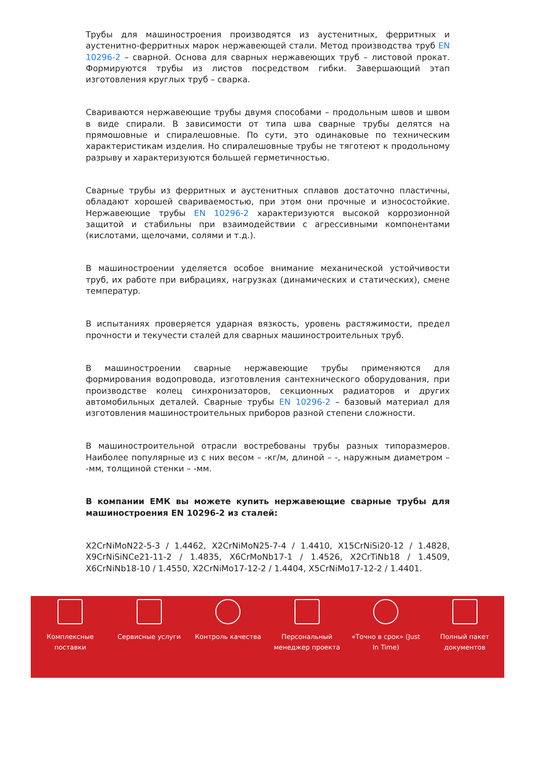Трубы для машиностроения производятся из аустенитных, ферритных и аустенитно-ферритных марок нержавеющей стали. Метод производства труб EN 10296-2 – сварной. Основа для сварных нержавеющих труб – листовой прокат. Формируются трубы из листов посредством гибки. Завершающий этап изготовления круглых труб – сварка.
Свариваются нержавеющие трубы двумя способами – продольным швов и швом в виде спирали. В зависимости от типа шва сварные трубы делятся на прямошовные и спиралешовные. По сути, это одинаковые по техническим характеристикам изделия. Но спиралешовные трубы не тяготеют к продольному разрыву и характеризуются большей герметичностью.
Сварные трубы из ферритных и аустенитных сплавов достаточно пластичны, обладают хорошей свариваемостью, при этом они прочные и износостойкие. Нержавеющие трубы EN 10296-2 характеризуются высокой коррозионной защитой и стабильны при взаимодействии с агрессивными компонентами (кислотами, щелочами, солями и т.д.).
В машиностроении уделяется особое внимание механической устойчивости труб, их работе при вибрациях, нагрузках (динамических и статических), смене температур.
В испытаниях проверяется ударная вязкость, уровень растяжимости, предел прочности и текучести сталей для сварных машиностроительных труб.
В машиностроении сварные нержавеющие трубы применяются для формирования водопровода, изготовления сантехнического оборудования, при производстве колец синхронизаторов, секционных радиаторов и других автомобильных деталей. Сварные трубы EN 10296-2 – базовый материал для изготовления машиностроительных приборов разной степени сложности.
В машиностроительной отрасли востребованы трубы разных типоразмеров. Наиболее популярные из с них весом – -кг/м, длиной – -, наружным диаметром – -мм, толщиной стенки – -мм.
В компании ЕМК вы можете купить нержавеющие сварные трубы для машиностроения EN 10296-2 из сталей:
X2CrNiMoN22-5-3 / 1.4462, X2CrNiMoN25-7-4 / 1.4410, X15CrNiSi20-12 / 1.4828, X9CrNiSiNCe21-11-2 / 1.4835, X6CrMoNb17-1 / 1.4526, X2CrTiNb18 / 1.4509, X6CrNiNb18-10 / 1.4550, X2CrNiMo17-12-2 / 1.4404, X5CrNiMo17-12-2 / 1.4401.
Комплексные поставки
Сервисные услуги Контроль качества Персональный менеджер проекта
«Точно в срок» (Just In Time)
Полный пакет документов